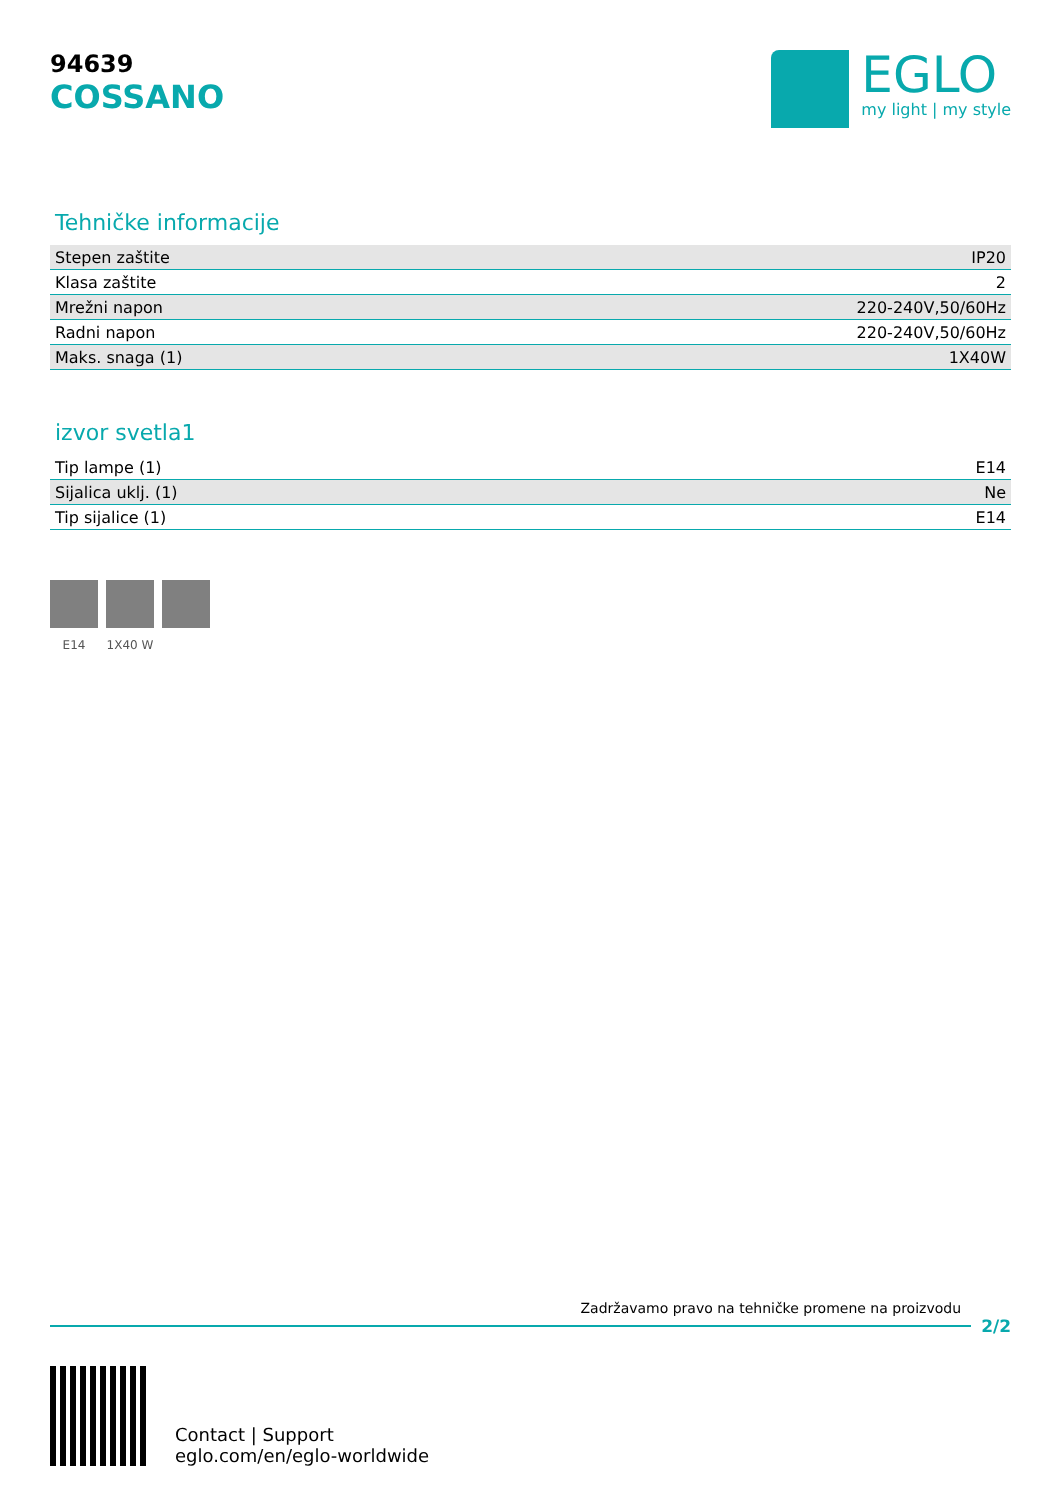94639
COSSANO
EGLO
my light | my style
Tehničke informacije
| Stepen zaštite | IP20 |
| Klasa zaštite | 2 |
| Mrežni napon | 220-240V,50/60Hz |
| Radni napon | 220-240V,50/60Hz |
| Maks. snaga (1) | 1X40W |
izvor svetla1
| Tip lampe (1) | E14 |
| Sijalica uklj. (1) | Ne |
| Tip sijalice (1) | E14 |
E14 1X40 W
Zadržavamo pravo na tehničke promene na proizvodu
2/2
Contact | Support
eglo.com/en/eglo-worldwide